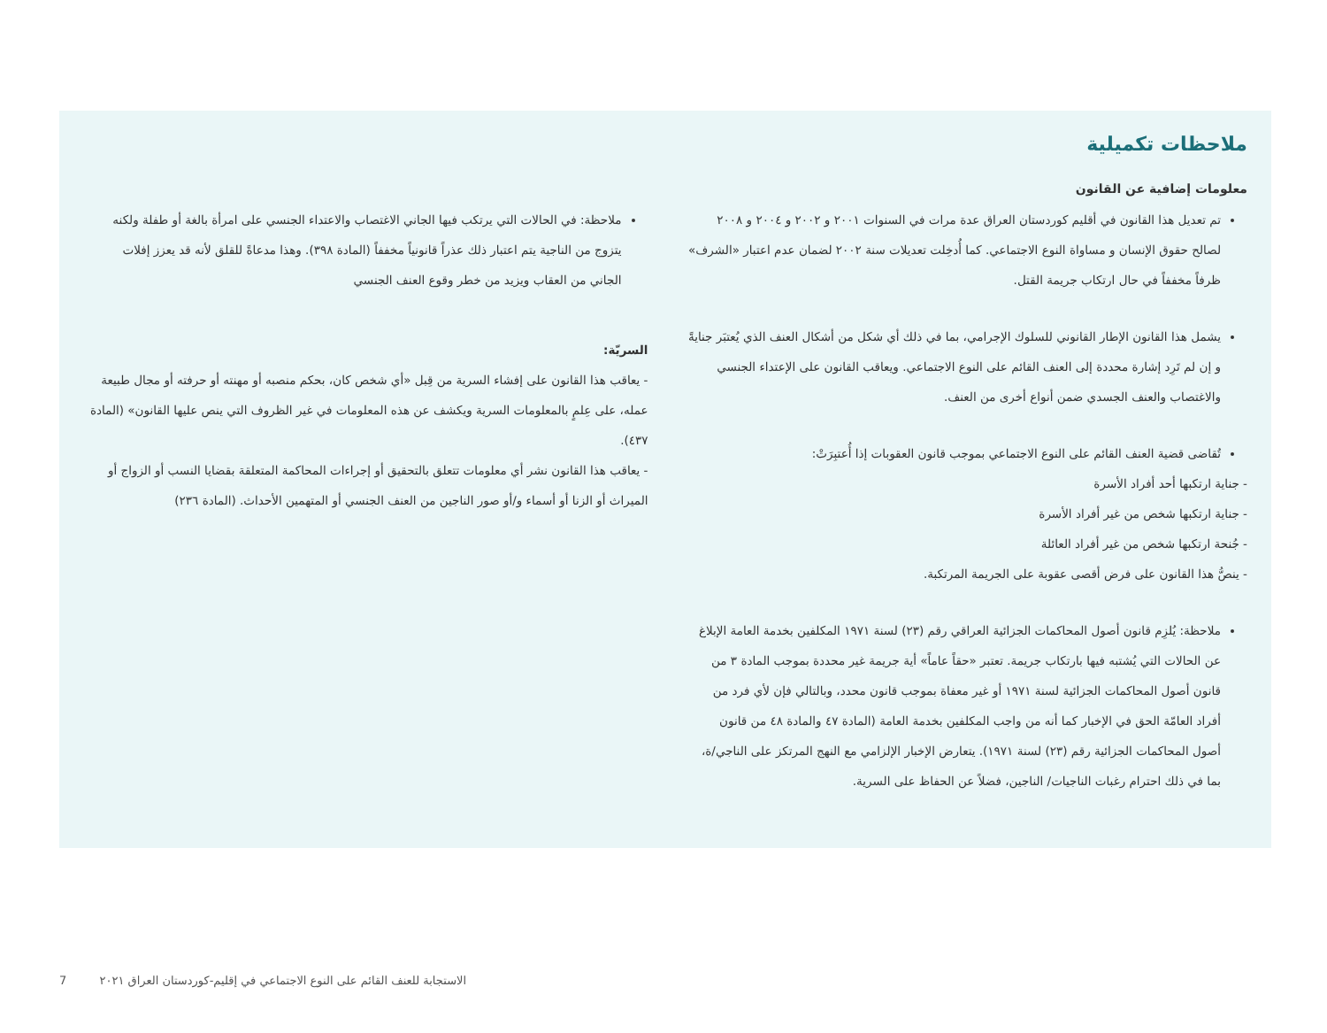ملاحظات تكميلية
معلومات إضافية عن القانون
تم تعديل هذا القانون في أقليم كوردستان العراق عدة مرات في السنوات ٢٠٠١ و ٢٠٠٢ و ٢٠٠٤ و ٢٠٠٨ لصالح حقوق الإنسان و مساواة النوع الاجتماعي. كما أُدخِلت تعديلات سنة ٢٠٠٢ لضمان عدم اعتبار «الشرف» ظرفاً مخففاً في حال ارتكاب جريمة القتل.
يشمل هذا القانون الإطار القانوني للسلوك الإجرامي، بما في ذلك أي شكل من أشكال العنف الذي يُعتبَر جنايةً و إن لم تَرِد إشارة محددة إلى العنف القائم على النوع الاجتماعي. ويعاقب القانون على الإعتداء الجنسي والاغتصاب والعنف الجسدي ضمن أنواع أخرى من العنف.
تُقاضى قضية العنف القائم على النوع الاجتماعي بموجب قانون العقوبات إذا أُعتبِرَتْ:
- جناية ارتكبها أحد أفراد الأسرة
- جناية ارتكبها شخص من غير أفراد الأسرة
- جُنحة ارتكبها شخص من غير أفراد العائلة
- ينصُّ هذا القانون على فرض أقصى عقوبة على الجريمة المرتكبة.
ملاحظة: يُلزِم قانون أصول المحاكمات الجزائية العراقي رقم (٢٣) لسنة ١٩٧١ المكلفين بخدمة العامة الإبلاغ عن الحالات التي يُشتبه فيها بارتكاب جريمة. تعتبر «حقاً عاماً» أية جريمة غير محددة بموجب المادة ٣ من قانون أصول المحاكمات الجزائية لسنة ١٩٧١ أو غير معفاة بموجب قانون محدد، وبالتالي فإن لأي فرد من أفراد العامّة الحق في الإخبار كما أنه من واجب المكلفين بخدمة العامة (المادة ٤٧ والمادة ٤٨ من قانون أصول المحاكمات الجزائية رقم (٢٣) لسنة ١٩٧١). يتعارض الإخبار الإلزامي مع النهج المرتكز على الناجي/ة، بما في ذلك احترام رغبات الناجيات/ الناجين، فضلاً عن الحفاظ على السرية.
ملاحظة: في الحالات التي يرتكب فيها الجاني الاغتصاب والاعتداء الجنسي على امرأة بالغة أو طفلة ولكنه يتزوج من الناجية يتم اعتبار ذلك عذراً قانونياً مخففاً (المادة ٣٩٨). وهذا مدعاةً للقلق لأنه قد يعزز إفلات الجاني من العقاب ويزيد من خطر وقوع العنف الجنسي
السريّة:
- يعاقب هذا القانون على إفشاء السرية من قِبل «أي شخص كان، بحكم منصبه أو مهنته أو حرفته أو مجال طبيعة عمله، على عِلمٍ بالمعلومات السرية ويكشف عن هذه المعلومات في غير الظروف التي ينص عليها القانون» (المادة ٤٣٧).
- يعاقب هذا القانون نشر أي معلومات تتعلق بالتحقيق أو إجراءات المحاكمة المتعلقة بقضايا النسب أو الزواج أو الميراث أو الزنا أو أسماء و/أو صور الناجين من العنف الجنسي أو المتهمين الأحداث. (المادة ٢٣٦)
7 الاستجابة للعنف القائم على النوع الاجتماعي في إقليم-كوردستان العراق ٢٠٢١